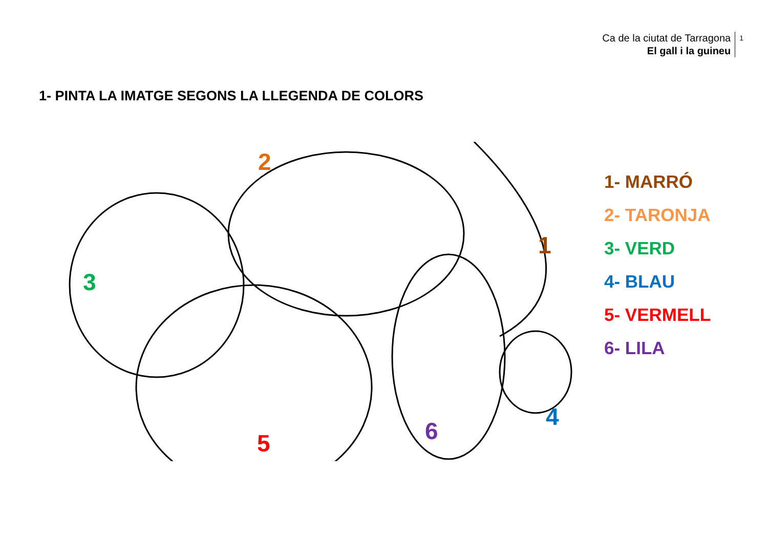Ca de la ciutat de Tarragona
El gall i la guineu
1
1- PINTA LA IMATGE SEGONS LA LLEGENDA DE COLORS
2
1
3
4
5 6
1- MARRÓ
2- TARONJA
3- VERD
4- BLAU
5- VERMELL
6- LILA